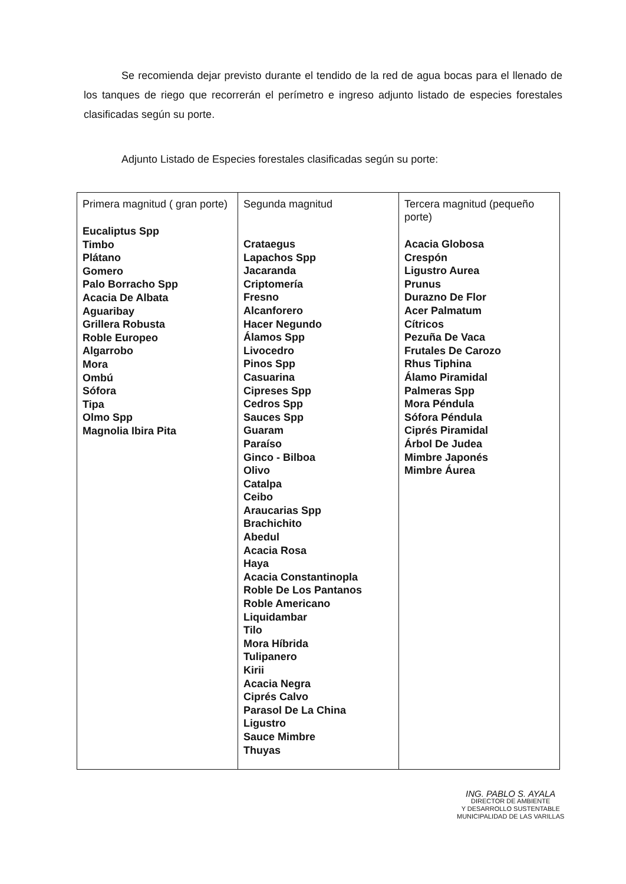Se recomienda dejar previsto durante el tendido de la red de agua bocas para el llenado de los tanques de riego que recorrerán el perímetro e ingreso adjunto listado de especies forestales clasificadas según su porte.
Adjunto Listado de Especies forestales clasificadas según su porte:
| Primera magnitud ( gran porte) Eucaliptus Spp Timbo Plátano Gomero Palo Borracho Spp Acacia De Albata Aguaribay Grillera Robusta Roble Europeo Algarrobo Mora Ombú Sófora Tipa Olmo Spp Magnolia Ibira Pita | Segunda magnitud Crataegus Lapachos Spp Jacaranda Criptomería Fresno Alcanforero Hacer Negundo Álamos Spp Livocedro Pinos Spp Casuarina Cipreses Spp Cedros Spp Sauces Spp Guaram Paraíso Ginco - Bilboa Olivo Catalpa Ceibo Araucarias Spp Brachichito Abedul Acacia Rosa Haya Acacia Constantinopla Roble De Los Pantanos Roble Americano Liquidambar Tilo Mora Híbrida Tulipanero Kirii Acacia Negra Ciprés Calvo Parasol De La China Ligustro Sauce Mimbre Thuyas | Tercera magnitud (pequeño porte) Acacia Globosa Crespón Ligustro Aurea Prunus Durazno De Flor Acer Palmatum Cítricos Pezuña De Vaca Frutales De Carozo Rhus Tiphina Álamo Piramidal Palmeras Spp Mora Péndula Sófora Péndula Ciprés Piramidal Árbol De Judea Mimbre Japonés Mimbre Áurea |
ING. PABLO S. AYALA
DIRECTOR DE AMBIENTE
Y DESARROLLO SUSTENTABLE
MUNICIPALIDAD DE LAS VARILLAS